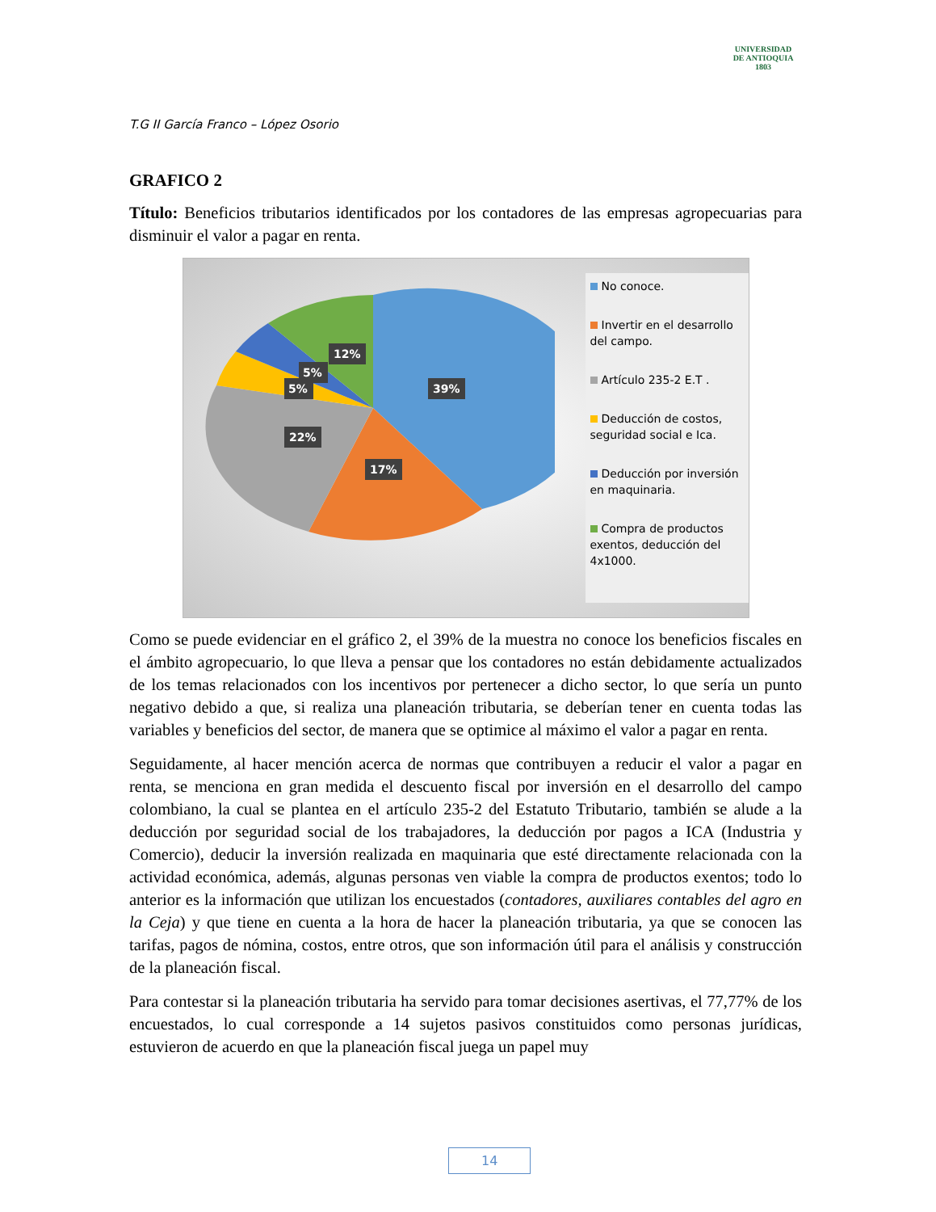UNIVERSIDAD
DE ANTIOQUIA
1803
T.G II García Franco – López Osorio
GRAFICO 2
Título: Beneficios tributarios identificados por los contadores de las empresas agropecuarias para disminuir el valor a pagar en renta.
39%
17%
22%
5%
5%
12%
No conoce.
Invertir en el desarrollo del campo.
Artículo 235-2 E.T .
Deducción de costos, seguridad social e Ica.
Deducción por inversión en maquinaria.
Compra de productos exentos, deducción del 4x1000.
Como se puede evidenciar en el gráfico 2, el 39% de la muestra no conoce los beneficios fiscales en el ámbito agropecuario, lo que lleva a pensar que los contadores no están debidamente actualizados de los temas relacionados con los incentivos por pertenecer a dicho sector, lo que sería un punto negativo debido a que, si realiza una planeación tributaria, se deberían tener en cuenta todas las variables y beneficios del sector, de manera que se optimice al máximo el valor a pagar en renta.
Seguidamente, al hacer mención acerca de normas que contribuyen a reducir el valor a pagar en renta, se menciona en gran medida el descuento fiscal por inversión en el desarrollo del campo colombiano, la cual se plantea en el artículo 235-2 del Estatuto Tributario, también se alude a la deducción por seguridad social de los trabajadores, la deducción por pagos a ICA (Industria y Comercio), deducir la inversión realizada en maquinaria que esté directamente relacionada con la actividad económica, además, algunas personas ven viable la compra de productos exentos; todo lo anterior es la información que utilizan los encuestados (contadores, auxiliares contables del agro en la Ceja) y que tiene en cuenta a la hora de hacer la planeación tributaria, ya que se conocen las tarifas, pagos de nómina, costos, entre otros, que son información útil para el análisis y construcción de la planeación fiscal.
Para contestar si la planeación tributaria ha servido para tomar decisiones asertivas, el 77,77% de los encuestados, lo cual corresponde a 14 sujetos pasivos constituidos como personas jurídicas, estuvieron de acuerdo en que la planeación fiscal juega un papel muy
14